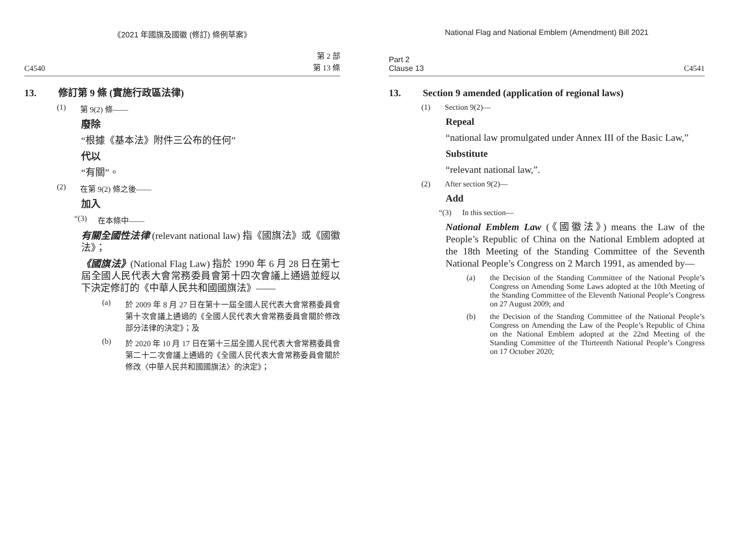《2021 年國旗及國徽 (修訂) 條例草案》
C4540 第 2 部
第 13 條
13. 修訂第 9 條 (實施行政區法律)
(1) 第 9(2) 條——
廢除
“根據《基本法》附件三公布的任何”
代以
“有關”。
(2) 在第 9(2) 條之後——
加入
“(3) 在本條中——
有關全國性法律 (relevant national law) 指《國旗法》或《國徽法》；
《國旗法》(National Flag Law) 指於 1990 年 6 月 28 日在第七屆全國人民代表大會常務委員會第十四次會議上通過並經以下決定修訂的《中華人民共和國國旗法》——
(a) 於 2009 年 8 月 27 日在第十一屆全國人民代表大會常務委員會第十次會議上通過的《全國人民代表大會常務委員會關於修改部分法律的決定》；及
(b) 於 2020 年 10 月 17 日在第十三屆全國人民代表大會常務委員會第二十二次會議上通過的《全國人民代表大會常務委員會關於修改〈中華人民共和國國旗法〉的決定》；
National Flag and National Emblem (Amendment) Bill 2021
Part 2
Clause 13 C4541
13. Section 9 amended (application of regional laws)
(1) Section 9(2)—
Repeal
“national law promulgated under Annex III of the Basic Law,”
Substitute
“relevant national law,”.
(2) After section 9(2)—
Add
“(3) In this section—
National Emblem Law (《國徽法》) means the Law of the People’s Republic of China on the National Emblem adopted at the 18th Meeting of the Standing Committee of the Seventh National People’s Congress on 2 March 1991, as amended by—
(a) the Decision of the Standing Committee of the National People’s Congress on Amending Some Laws adopted at the 10th Meeting of the Standing Committee of the Eleventh National People’s Congress on 27 August 2009; and
(b) the Decision of the Standing Committee of the National People’s Congress on Amending the Law of the People’s Republic of China on the National Emblem adopted at the 22nd Meeting of the Standing Committee of the Thirteenth National People’s Congress on 17 October 2020;